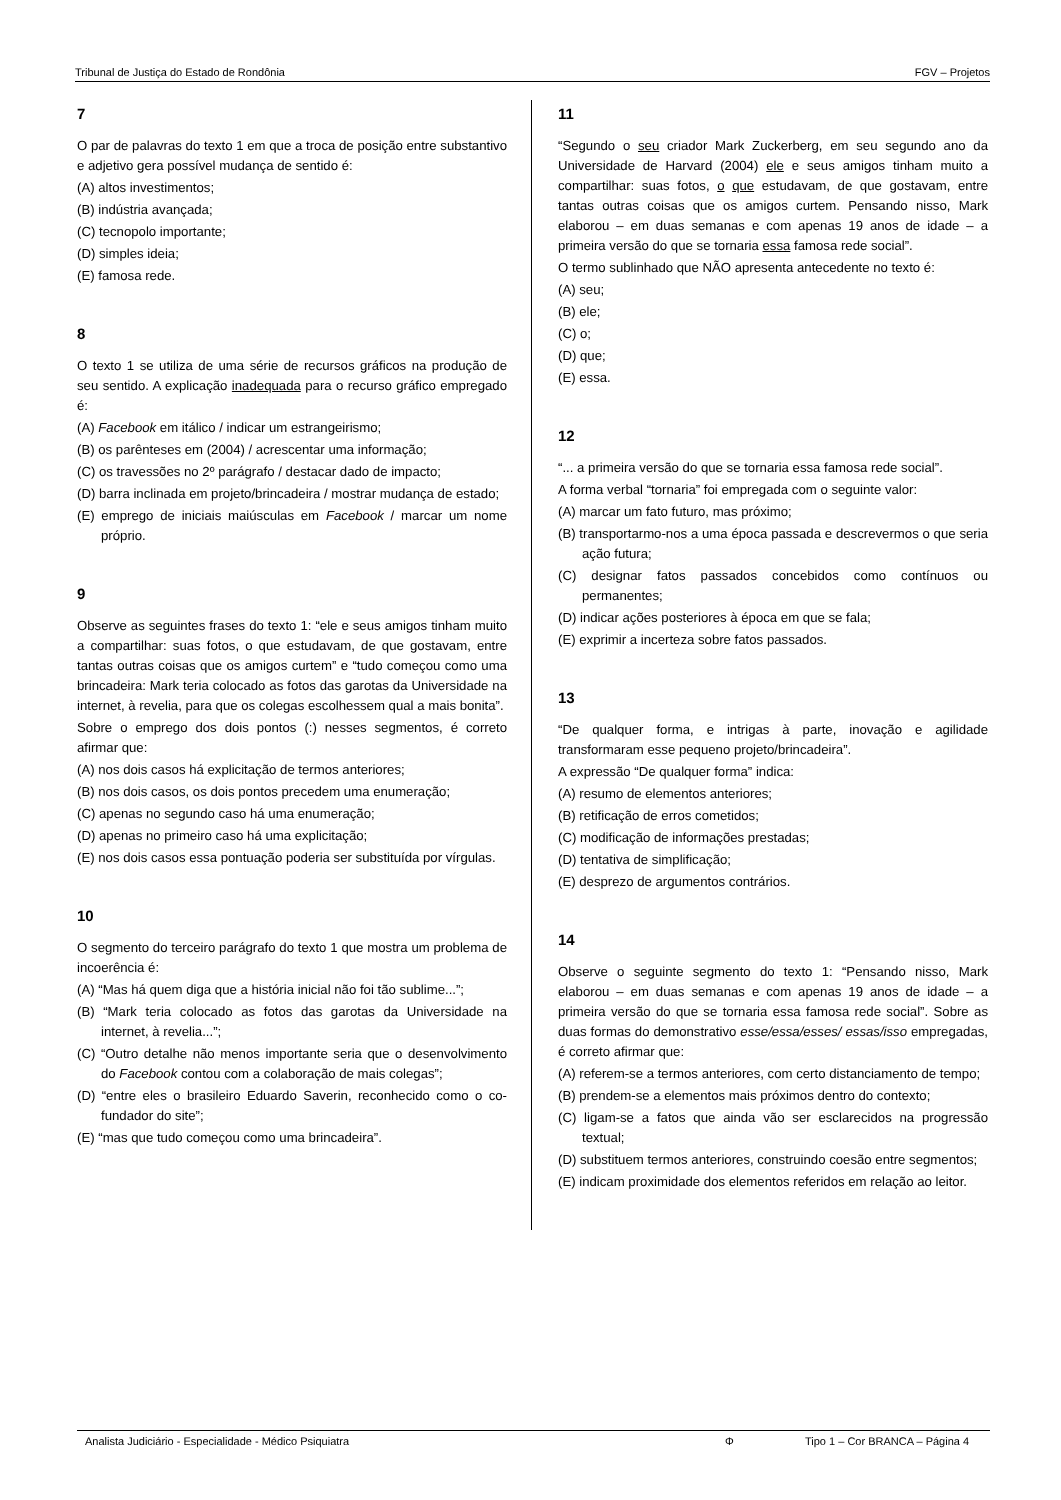Tribunal de Justiça do Estado de Rondônia FGV – Projetos
7
O par de palavras do texto 1 em que a troca de posição entre substantivo e adjetivo gera possível mudança de sentido é:
(A) altos investimentos;
(B) indústria avançada;
(C) tecnopolo importante;
(D) simples ideia;
(E) famosa rede.
8
O texto 1 se utiliza de uma série de recursos gráficos na produção de seu sentido. A explicação inadequada para o recurso gráfico empregado é:
(A) Facebook em itálico / indicar um estrangeirismo;
(B) os parênteses em (2004) / acrescentar uma informação;
(C) os travessões no 2º parágrafo / destacar dado de impacto;
(D) barra inclinada em projeto/brincadeira / mostrar mudança de estado;
(E) emprego de iniciais maiúsculas em Facebook / marcar um nome próprio.
9
Observe as seguintes frases do texto 1: “ele e seus amigos tinham muito a compartilhar: suas fotos, o que estudavam, de que gostavam, entre tantas outras coisas que os amigos curtem” e “tudo começou como uma brincadeira: Mark teria colocado as fotos das garotas da Universidade na internet, à revelia, para que os colegas escolhessem qual a mais bonita”.
Sobre o emprego dos dois pontos (:) nesses segmentos, é correto afirmar que:
(A) nos dois casos há explicitação de termos anteriores;
(B) nos dois casos, os dois pontos precedem uma enumeração;
(C) apenas no segundo caso há uma enumeração;
(D) apenas no primeiro caso há uma explicitação;
(E) nos dois casos essa pontuação poderia ser substituída por vírgulas.
10
O segmento do terceiro parágrafo do texto 1 que mostra um problema de incoerência é:
(A) “Mas há quem diga que a história inicial não foi tão sublime...”;
(B) “Mark teria colocado as fotos das garotas da Universidade na internet, à revelia...”;
(C) “Outro detalhe não menos importante seria que o desenvolvimento do Facebook contou com a colaboração de mais colegas”;
(D) “entre eles o brasileiro Eduardo Saverin, reconhecido como o co-fundador do site”;
(E) “mas que tudo começou como uma brincadeira”.
11
“Segundo o seu criador Mark Zuckerberg, em seu segundo ano da Universidade de Harvard (2004) ele e seus amigos tinham muito a compartilhar: suas fotos, o que estudavam, de que gostavam, entre tantas outras coisas que os amigos curtem. Pensando nisso, Mark elaborou – em duas semanas e com apenas 19 anos de idade – a primeira versão do que se tornaria essa famosa rede social”.
O termo sublinhado que NÃO apresenta antecedente no texto é:
(A) seu;
(B) ele;
(C) o;
(D) que;
(E) essa.
12
“... a primeira versão do que se tornaria essa famosa rede social”.
A forma verbal “tornaria” foi empregada com o seguinte valor:
(A) marcar um fato futuro, mas próximo;
(B) transportarmo-nos a uma época passada e descrevermos o que seria ação futura;
(C) designar fatos passados concebidos como contínuos ou permanentes;
(D) indicar ações posteriores à época em que se fala;
(E) exprimir a incerteza sobre fatos passados.
13
“De qualquer forma, e intrigas à parte, inovação e agilidade transformaram esse pequeno projeto/brincadeira”.
A expressão “De qualquer forma” indica:
(A) resumo de elementos anteriores;
(B) retificação de erros cometidos;
(C) modificação de informações prestadas;
(D) tentativa de simplificação;
(E) desprezo de argumentos contrários.
14
Observe o seguinte segmento do texto 1: “Pensando nisso, Mark elaborou – em duas semanas e com apenas 19 anos de idade – a primeira versão do que se tornaria essa famosa rede social”. Sobre as duas formas do demonstrativo esse/essa/esses/ essas/isso empregadas, é correto afirmar que:
(A) referem-se a termos anteriores, com certo distanciamento de tempo;
(B) prendem-se a elementos mais próximos dentro do contexto;
(C) ligam-se a fatos que ainda vão ser esclarecidos na progressão textual;
(D) substituem termos anteriores, construindo coesão entre segmentos;
(E) indicam proximidade dos elementos referidos em relação ao leitor.
Analista Judiciário - Especialidade - Médico Psiquiatra Φ Tipo 1 – Cor BRANCA – Página 4